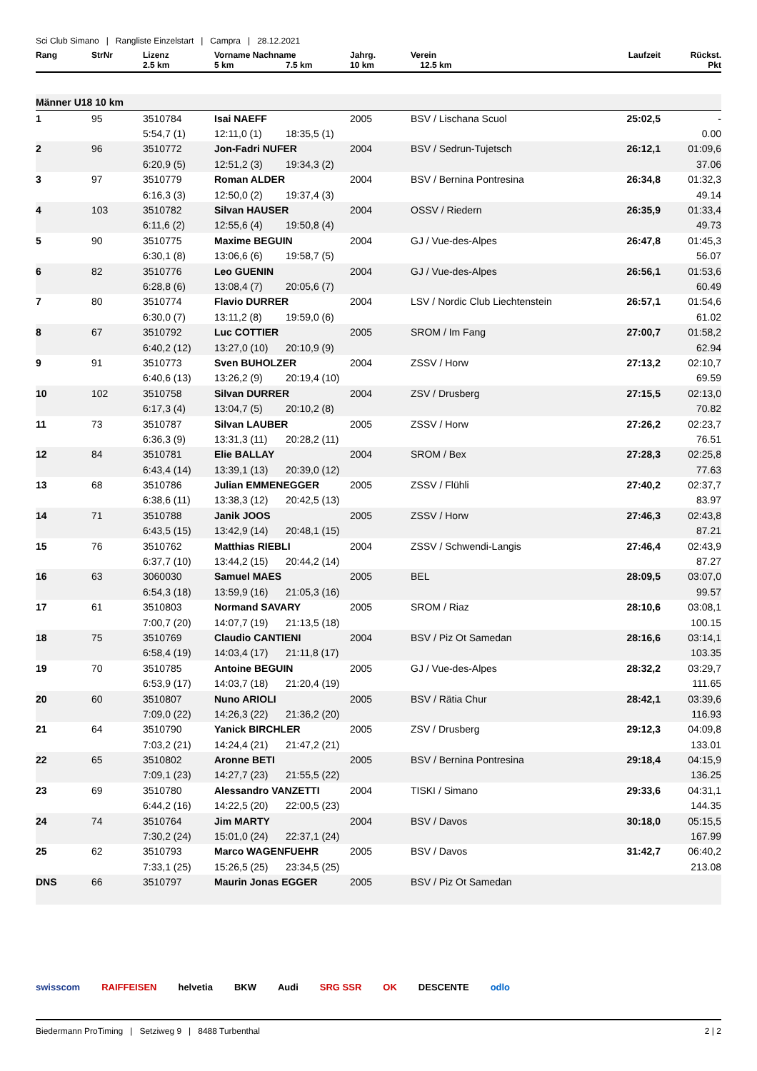Sci Club Simano | Rangliste Einzelstart | Campra | 28.12.2021
| Rang | StrNr | Lizenz | Vorname Nachname | | Jahrg. | Verein | Laufzeit | Rückst. |
| --- | --- | --- | --- | --- | --- | --- | --- | --- |
| | | 2.5 km | 5 km | 7.5 km | 10 km | 12.5 km | | Pkt |
| Männer U18 10 km | | | | | | | | |
| 1 | 95 | 3510784 | Isai NAEFF | | 2005 | BSV / Lischana Scuol | 25:02,5 | - |
| | | 5:54,7 (1) | 12:11,0 (1) | 18:35,5 (1) | | | | 0.00 |
| 2 | 96 | 3510772 | Jon-Fadri NUFER | | 2004 | BSV / Sedrun-Tujetsch | 26:12,1 | 01:09,6 |
| | | 6:20,9 (5) | 12:51,2 (3) | 19:34,3 (2) | | | | 37.06 |
| 3 | 97 | 3510779 | Roman ALDER | | 2004 | BSV / Bernina Pontresina | 26:34,8 | 01:32,3 |
| | | 6:16,3 (3) | 12:50,0 (2) | 19:37,4 (3) | | | | 49.14 |
| 4 | 103 | 3510782 | Silvan HAUSER | | 2004 | OSSV / Riedern | 26:35,9 | 01:33,4 |
| | | 6:11,6 (2) | 12:55,6 (4) | 19:50,8 (4) | | | | 49.73 |
| 5 | 90 | 3510775 | Maxime BEGUIN | | 2004 | GJ / Vue-des-Alpes | 26:47,8 | 01:45,3 |
| | | 6:30,1 (8) | 13:06,6 (6) | 19:58,7 (5) | | | | 56.07 |
| 6 | 82 | 3510776 | Leo GUENIN | | 2004 | GJ / Vue-des-Alpes | 26:56,1 | 01:53,6 |
| | | 6:28,8 (6) | 13:08,4 (7) | 20:05,6 (7) | | | | 60.49 |
| 7 | 80 | 3510774 | Flavio DURRER | | 2004 | LSV / Nordic Club Liechtenstein | 26:57,1 | 01:54,6 |
| | | 6:30,0 (7) | 13:11,2 (8) | 19:59,0 (6) | | | | 61.02 |
| 8 | 67 | 3510792 | Luc COTTIER | | 2005 | SROM / Im Fang | 27:00,7 | 01:58,2 |
| | | 6:40,2 (12) | 13:27,0 (10) | 20:10,9 (9) | | | | 62.94 |
| 9 | 91 | 3510773 | Sven BUHOLZER | | 2004 | ZSSV / Horw | 27:13,2 | 02:10,7 |
| | | 6:40,6 (13) | 13:26,2 (9) | 20:19,4 (10) | | | | 69.59 |
| 10 | 102 | 3510758 | Silvan DURRER | | 2004 | ZSV / Drusberg | 27:15,5 | 02:13,0 |
| | | 6:17,3 (4) | 13:04,7 (5) | 20:10,2 (8) | | | | 70.82 |
| 11 | 73 | 3510787 | Silvan LAUBER | | 2005 | ZSSV / Horw | 27:26,2 | 02:23,7 |
| | | 6:36,3 (9) | 13:31,3 (11) | 20:28,2 (11) | | | | 76.51 |
| 12 | 84 | 3510781 | Elie BALLAY | | 2004 | SROM / Bex | 27:28,3 | 02:25,8 |
| | | 6:43,4 (14) | 13:39,1 (13) | 20:39,0 (12) | | | | 77.63 |
| 13 | 68 | 3510786 | Julian EMMENEGGER | | 2005 | ZSSV / Flühli | 27:40,2 | 02:37,7 |
| | | 6:38,6 (11) | 13:38,3 (12) | 20:42,5 (13) | | | | 83.97 |
| 14 | 71 | 3510788 | Janik JOOS | | 2005 | ZSSV / Horw | 27:46,3 | 02:43,8 |
| | | 6:43,5 (15) | 13:42,9 (14) | 20:48,1 (15) | | | | 87.21 |
| 15 | 76 | 3510762 | Matthias RIEBLI | | 2004 | ZSSV / Schwendi-Langis | 27:46,4 | 02:43,9 |
| | | 6:37,7 (10) | 13:44,2 (15) | 20:44,2 (14) | | | | 87.27 |
| 16 | 63 | 3060030 | Samuel MAES | | 2005 | BEL | 28:09,5 | 03:07,0 |
| | | 6:54,3 (18) | 13:59,9 (16) | 21:05,3 (16) | | | | 99.57 |
| 17 | 61 | 3510803 | Normand SAVARY | | 2005 | SROM / Riaz | 28:10,6 | 03:08,1 |
| | | 7:00,7 (20) | 14:07,7 (19) | 21:13,5 (18) | | | | 100.15 |
| 18 | 75 | 3510769 | Claudio CANTIENI | | 2004 | BSV / Piz Ot Samedan | 28:16,6 | 03:14,1 |
| | | 6:58,4 (19) | 14:03,4 (17) | 21:11,8 (17) | | | | 103.35 |
| 19 | 70 | 3510785 | Antoine BEGUIN | | 2005 | GJ / Vue-des-Alpes | 28:32,2 | 03:29,7 |
| | | 6:53,9 (17) | 14:03,7 (18) | 21:20,4 (19) | | | | 111.65 |
| 20 | 60 | 3510807 | Nuno ARIOLI | | 2005 | BSV / Rätia Chur | 28:42,1 | 03:39,6 |
| | | 7:09,0 (22) | 14:26,3 (22) | 21:36,2 (20) | | | | 116.93 |
| 21 | 64 | 3510790 | Yanick BIRCHLER | | 2005 | ZSV / Drusberg | 29:12,3 | 04:09,8 |
| | | 7:03,2 (21) | 14:24,4 (21) | 21:47,2 (21) | | | | 133.01 |
| 22 | 65 | 3510802 | Aronne BETI | | 2005 | BSV / Bernina Pontresina | 29:18,4 | 04:15,9 |
| | | 7:09,1 (23) | 14:27,7 (23) | 21:55,5 (22) | | | | 136.25 |
| 23 | 69 | 3510780 | Alessandro VANZETTI | | 2004 | TISKI / Simano | 29:33,6 | 04:31,1 |
| | | 6:44,2 (16) | 14:22,5 (20) | 22:00,5 (23) | | | | 144.35 |
| 24 | 74 | 3510764 | Jim MARTY | | 2004 | BSV / Davos | 30:18,0 | 05:15,5 |
| | | 7:30,2 (24) | 15:01,0 (24) | 22:37,1 (24) | | | | 167.99 |
| 25 | 62 | 3510793 | Marco WAGENFUEHR | | 2005 | BSV / Davos | 31:42,7 | 06:40,2 |
| | | 7:33,1 (25) | 15:26,5 (25) | 23:34,5 (25) | | | | 213.08 |
| DNS | 66 | 3510797 | Maurin Jonas EGGER | | 2005 | BSV / Piz Ot Samedan | | |
swisscom RAIFFEISEN helvetia BKW Audi SRG SSR OK DESCENTE odlo
Biedermann ProTiming | Setziweg 9 | 8488 Turbenthal 2 | 2